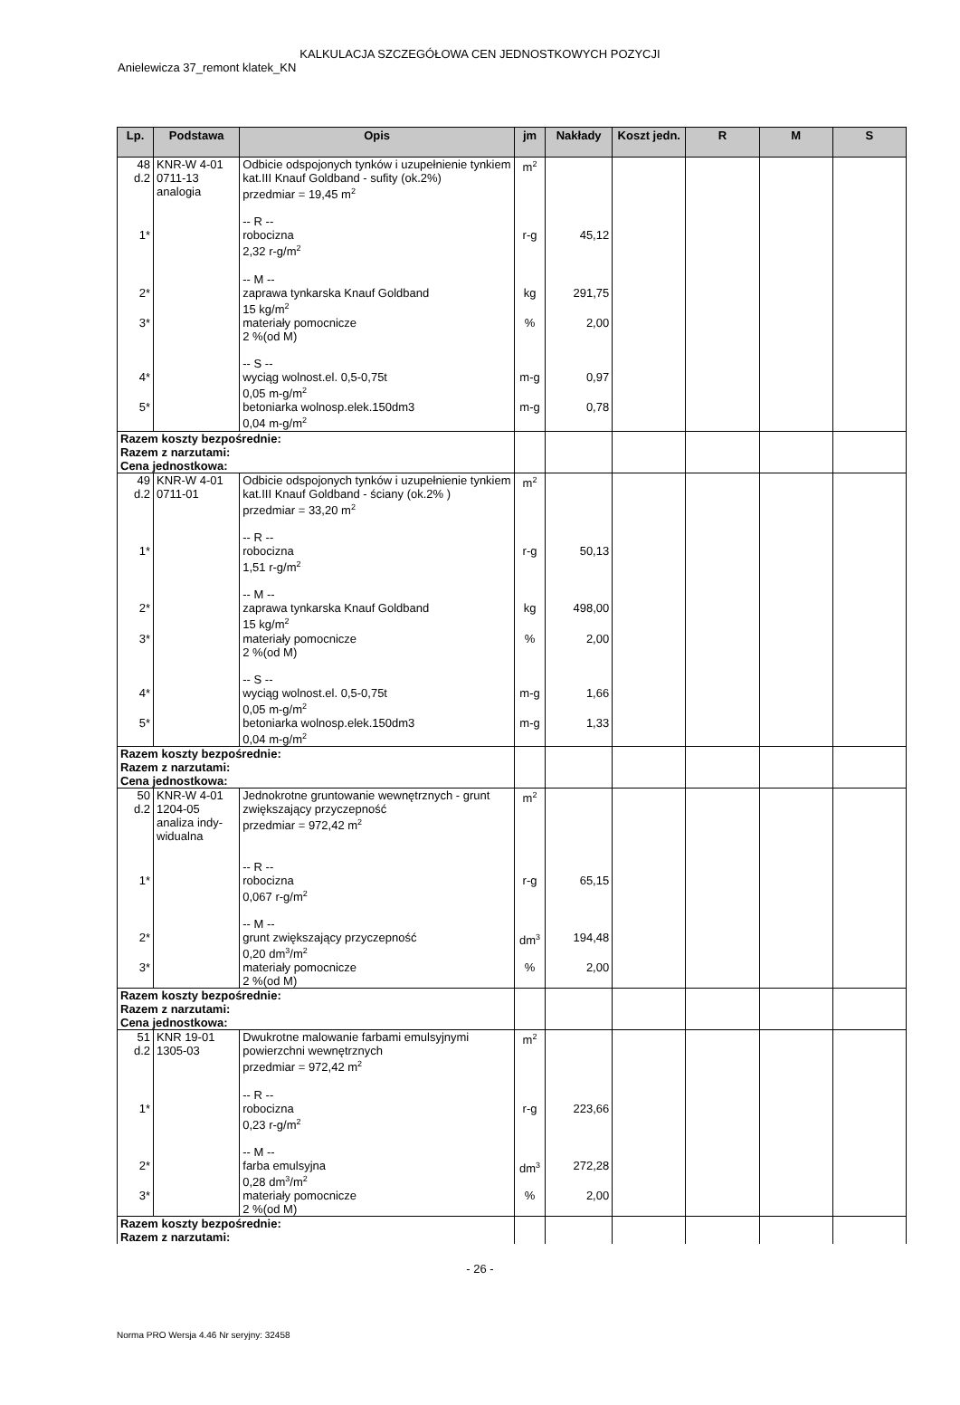KALKULACJA SZCZEGÓŁOWA CEN JEDNOSTKOWYCH POZYCJI
Anielewicza 37_remont klatek_KN
| Lp. | Podstawa | Opis | jm | Nakłady | Koszt jedn. | R | M | S |
| --- | --- | --- | --- | --- | --- | --- | --- | --- |
| 48 d.2 | KNR-W 4-01 0711-13 analogia | Odbicie odspojonych tynków i uzupełnienie tynkiem kat.III Knauf Goldband - sufity (ok.2%) przedmiar = 19,45 m<sup>2</sup> -- R -- | m<sup>2</sup> | | | | | |
| 1* | | robocizna 2,32 r-g/m<sup>2</sup> -- M -- | r-g | 45,12 | | | | |
| 2* | | zaprawa tynkarska Knauf Goldband 15 kg/m<sup>2</sup> | kg | 291,75 | | | | |
| 3* | | materiały pomocnicze 2 %(od M) -- S -- | % | 2,00 | | | | |
| 4* | | wyciąg wolnost.el. 0,5-0,75t 0,05 m-g/m<sup>2</sup> | m-g | 0,97 | | | | |
| 5* | | betoniarka wolnosp.elek.150dm3 0,04 m-g/m<sup>2</sup> | m-g | 0,78 | | | | |
| Razem koszty bezpośrednie: Razem z narzutami: Cena jednostkowa: | | | | | | | | |
| 49 d.2 | KNR-W 4-01 0711-01 | Odbicie odspojonych tynków i uzupełnienie tynkiem kat.III Knauf Goldband - ściany (ok.2% ) przedmiar = 33,20 m<sup>2</sup> -- R -- | m<sup>2</sup> | | | | | |
| 1* | | robocizna 1,51 r-g/m<sup>2</sup> -- M -- | r-g | 50,13 | | | | |
| 2* | | zaprawa tynkarska Knauf Goldband 15 kg/m<sup>2</sup> | kg | 498,00 | | | | |
| 3* | | materiały pomocnicze 2 %(od M) -- S -- | % | 2,00 | | | | |
| 4* | | wyciąg wolnost.el. 0,5-0,75t 0,05 m-g/m<sup>2</sup> | m-g | 1,66 | | | | |
| 5* | | betoniarka wolnosp.elek.150dm3 0,04 m-g/m<sup>2</sup> | m-g | 1,33 | | | | |
| Razem koszty bezpośrednie: Razem z narzutami: Cena jednostkowa: | | | | | | | | |
| 50 d.2 | KNR-W 4-01 1204-05 analiza indy- widualna | Jednokrotne gruntowanie wewnętrznych - grunt zwiększający przyczepność przedmiar = 972,42 m<sup>2</sup> -- R -- | m<sup>2</sup> | | | | | |
| 1* | | robocizna 0,067 r-g/m<sup>2</sup> -- M -- | r-g | 65,15 | | | | |
| 2* | | grunt zwiększający przyczepność 0,20 dm<sup>3</sup>/m<sup>2</sup> | dm<sup>3</sup> | 194,48 | | | | |
| 3* | | materiały pomocnicze 2 %(od M) | % | 2,00 | | | | |
| Razem koszty bezpośrednie: Razem z narzutami: Cena jednostkowa: | | | | | | | | |
| 51 d.2 | KNR 19-01 1305-03 | Dwukrotne malowanie farbami emulsyjnymi powierzchni wewnętrznych przedmiar = 972,42 m<sup>2</sup> -- R -- | m<sup>2</sup> | | | | | |
| 1* | | robocizna 0,23 r-g/m<sup>2</sup> -- M -- | r-g | 223,66 | | | | |
| 2* | | farba emulsyjna 0,28 dm<sup>3</sup>/m<sup>2</sup> | dm<sup>3</sup> | 272,28 | | | | |
| 3* | | materiały pomocnicze 2 %(od M) | % | 2,00 | | | | |
| Razem koszty bezpośrednie: Razem z narzutami: | | | | | | | | |
- 26 -
Norma PRO Wersja 4.46 Nr seryjny: 32458